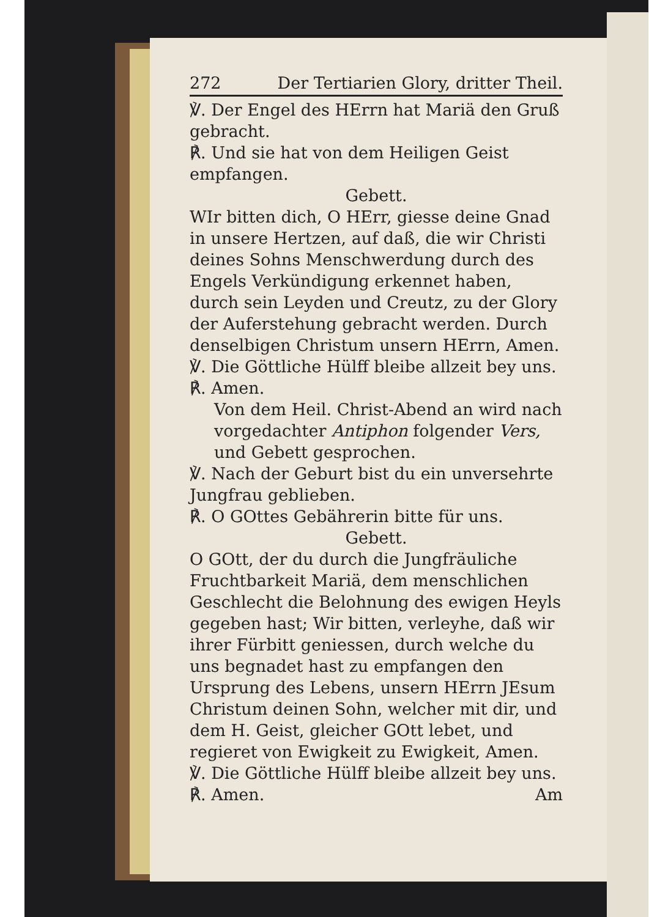272 Der Tertiarien Glory, dritter Theil.
℣. Der Engel des HErrn hat Mariä den Gruß gebracht.
℟. Und sie hat von dem Heiligen Geist empfangen.
Gebett.
WIr bitten dich, O HErr, giesse deine Gnad in unsere Hertzen, auf daß, die wir Christi deines Sohns Menschwerdung durch des Engels Verkündigung erkennet haben, durch sein Leyden und Creutz, zu der Glory der Auferstehung gebracht werden. Durch denselbigen Christum unsern HErrn, Amen.
℣. Die Göttliche Hülff bleibe allzeit bey uns.
℟. Amen.
Von dem Heil. Christ-Abend an wird nach vorgedachter Antiphon folgender Vers, und Gebett gesprochen.
℣. Nach der Geburt bist du ein unversehrte Jungfrau geblieben.
℟. O GOttes Gebährerin bitte für uns.
Gebett.
O GOtt, der du durch die Jungfräuliche Fruchtbarkeit Mariä, dem menschlichen Geschlecht die Belohnung des ewigen Heyls gegeben hast; Wir bitten, verleyhe, daß wir ihrer Fürbitt geniessen, durch welche du uns begnadet hast zu empfangen den Ursprung des Lebens, unsern HErrn JEsum Christum deinen Sohn, welcher mit dir, und dem H. Geist, gleicher GOtt lebet, und regieret von Ewigkeit zu Ewigkeit, Amen.
℣. Die Göttliche Hülff bleibe allzeit bey uns.
℟. Amen. Am